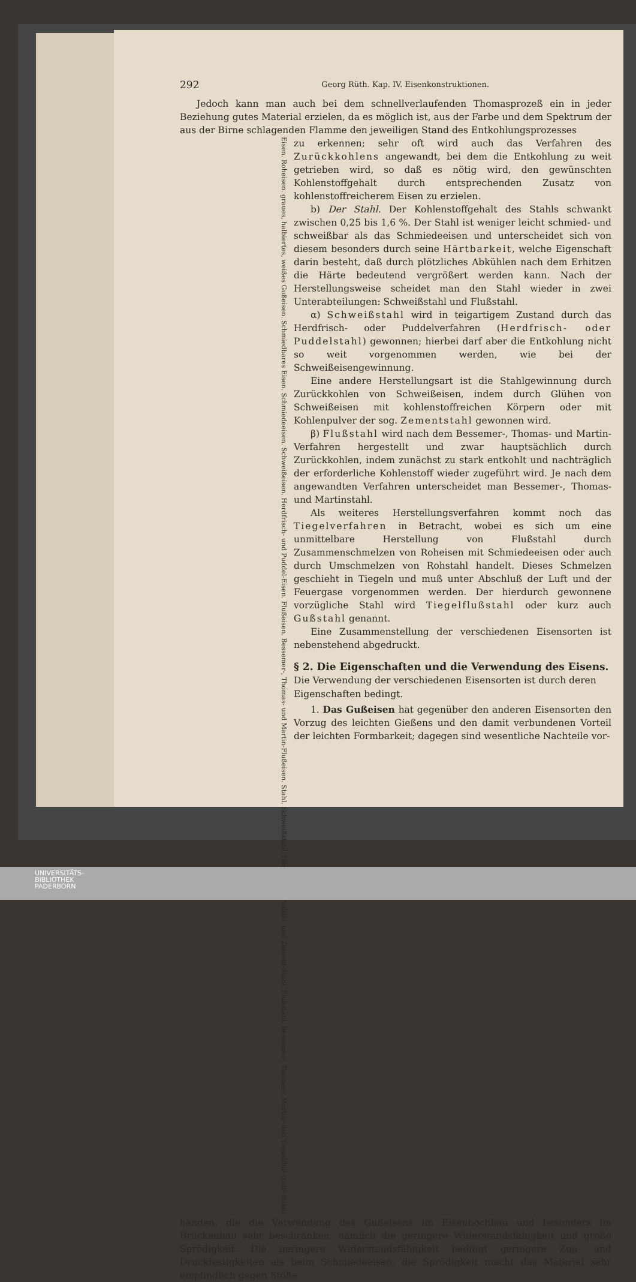292 Georg Rüth. Kap. IV. Eisenkonstruktionen.
Jedoch kann man auch bei dem schnellverlaufenden Thomasprozeß ein in jeder Beziehung gutes Material erzielen, da es möglich ist, aus der Farbe und dem Spektrum der aus der Birne schlagenden Flamme den jeweiligen Stand des Entkohlungsprozesses
Eisen. Roheisen. graues, halbiertes, weißes Gußeisen. Schmiedbares Eisen. Schmiedeeisen. Schweißeisen. Herdfrisch- und Puddel-Eisen. Flußeisen. Bessemer-, Thomas- und Martin-Flußeisen. Stahl. Schweißstahl. Herdfrisch-, Puddel- und Zement-Stahl. Flußstahl. Bessemer-, Thomas-, Martin- und Tiegelfluß-(Guß-)Stahl.
zu erkennen; sehr oft wird auch das Verfahren des Zurückkohlens angewandt, bei dem die Entkohlung zu weit getrieben wird, so daß es nötig wird, den gewünschten Kohlenstoffgehalt durch entsprechenden Zusatz von kohlenstoffreicherem Eisen zu erzielen.
b) Der Stahl. Der Kohlenstoffgehalt des Stahls schwankt zwischen 0,25 bis 1,6 %. Der Stahl ist weniger leicht schmied- und schweißbar als das Schmiedeeisen und unterscheidet sich von diesem besonders durch seine Härtbarkeit, welche Eigenschaft darin besteht, daß durch plötzliches Abkühlen nach dem Erhitzen die Härte bedeutend vergrößert werden kann. Nach der Herstellungsweise scheidet man den Stahl wieder in zwei Unterabteilungen: Schweißstahl und Flußstahl.
α) Schweißstahl wird in teigartigem Zustand durch das Herdfrisch- oder Puddelverfahren (Herdfrisch- oder Puddelstahl) gewonnen; hierbei darf aber die Entkohlung nicht so weit vorgenommen werden, wie bei der Schweißeisengewinnung.
Eine andere Herstellungsart ist die Stahlgewinnung durch Zurückkohlen von Schweißeisen, indem durch Glühen von Schweißeisen mit kohlenstoffreichen Körpern oder mit Kohlenpulver der sog. Zementstahl gewonnen wird.
β) Flußstahl wird nach dem Bessemer-, Thomas- und Martin-Verfahren hergestellt und zwar hauptsächlich durch Zurückkohlen, indem zunächst zu stark entkohlt und nachträglich der erforderliche Kohlenstoff wieder zugeführt wird. Je nach dem angewandten Verfahren unterscheidet man Bessemer-, Thomas- und Martinstahl.
Als weiteres Herstellungsverfahren kommt noch das Tiegelverfahren in Betracht, wobei es sich um eine unmittelbare Herstellung von Flußstahl durch Zusammenschmelzen von Roheisen mit Schmiedeeisen oder auch durch Umschmelzen von Rohstahl handelt. Dieses Schmelzen geschieht in Tiegeln und muß unter Abschluß der Luft und der Feuergase vorgenommen werden. Der hierdurch gewonnene vorzügliche Stahl wird Tiegelflußstahl oder kurz auch Gußstahl genannt.
Eine Zusammenstellung der verschiedenen Eisensorten ist nebenstehend abgedruckt.
§ 2. Die Eigenschaften und die Verwendung des Eisens. Die Verwendung der verschiedenen Eisensorten ist durch deren Eigenschaften bedingt.
1. Das Gußeisen hat gegenüber den anderen Eisensorten den Vorzug des leichten Gießens und den damit verbundenen Vorteil der leichten Formbarkeit; dagegen sind wesentliche Nachteile vor-
handen, die die Verwendung des Gußeisens im Eisenhochbau und besonders im Brückenbau sehr beschränken, nämlich die geringere Widerstandsfähigkeit und große Sprödigkeit. Die geringere Widerstandsfähigkeit bedingt geringere Zug- und Druckfestigkeiten als beim Schmiedeeisen, die Sprödigkeit macht das Material sehr empfindlich gegen Stöße.
UNIVERSITÄTS-
BIBLIOTHEK
PADERBORN